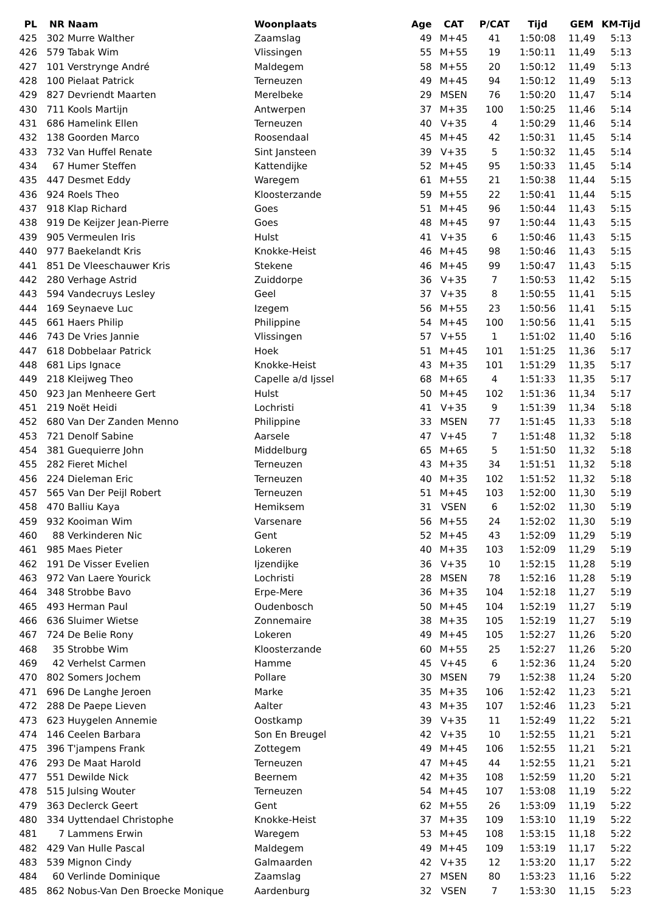| PL | NR | Naam | Woonplaats | Age | CAT | P/CAT | Tijd | GEM | KM-Tijd |
| --- | --- | --- | --- | --- | --- | --- | --- | --- | --- |
| 425 | 302 | Murre Walther | Zaamslag | 49 | M+45 | 41 | 1:50:08 | 11,49 | 5:13 |
| 426 | 579 | Tabak Wim | Vlissingen | 55 | M+55 | 19 | 1:50:11 | 11,49 | 5:13 |
| 427 | 101 | Verstrynge André | Maldegem | 58 | M+55 | 20 | 1:50:12 | 11,49 | 5:13 |
| 428 | 100 | Pielaat Patrick | Terneuzen | 49 | M+45 | 94 | 1:50:12 | 11,49 | 5:13 |
| 429 | 827 | Devriendt Maarten | Merelbeke | 29 | MSEN | 76 | 1:50:20 | 11,47 | 5:14 |
| 430 | 711 | Kools Martijn | Antwerpen | 37 | M+35 | 100 | 1:50:25 | 11,46 | 5:14 |
| 431 | 686 | Hamelink Ellen | Terneuzen | 40 | V+35 | 4 | 1:50:29 | 11,46 | 5:14 |
| 432 | 138 | Goorden Marco | Roosendaal | 45 | M+45 | 42 | 1:50:31 | 11,45 | 5:14 |
| 433 | 732 | Van Huffel Renate | Sint Jansteen | 39 | V+35 | 5 | 1:50:32 | 11,45 | 5:14 |
| 434 | 67 | Humer Steffen | Kattendijke | 52 | M+45 | 95 | 1:50:33 | 11,45 | 5:14 |
| 435 | 447 | Desmet Eddy | Waregem | 61 | M+55 | 21 | 1:50:38 | 11,44 | 5:15 |
| 436 | 924 | Roels Theo | Kloosterzande | 59 | M+55 | 22 | 1:50:41 | 11,44 | 5:15 |
| 437 | 918 | Klap Richard | Goes | 51 | M+45 | 96 | 1:50:44 | 11,43 | 5:15 |
| 438 | 919 | De Keijzer Jean-Pierre | Goes | 48 | M+45 | 97 | 1:50:44 | 11,43 | 5:15 |
| 439 | 905 | Vermeulen Iris | Hulst | 41 | V+35 | 6 | 1:50:46 | 11,43 | 5:15 |
| 440 | 977 | Baekelandt Kris | Knokke-Heist | 46 | M+45 | 98 | 1:50:46 | 11,43 | 5:15 |
| 441 | 851 | De Vleeschauwer Kris | Stekene | 46 | M+45 | 99 | 1:50:47 | 11,43 | 5:15 |
| 442 | 280 | Verhage Astrid | Zuiddorpe | 36 | V+35 | 7 | 1:50:53 | 11,42 | 5:15 |
| 443 | 594 | Vandecruys Lesley | Geel | 37 | V+35 | 8 | 1:50:55 | 11,41 | 5:15 |
| 444 | 169 | Seynaeve Luc | Izegem | 56 | M+55 | 23 | 1:50:56 | 11,41 | 5:15 |
| 445 | 661 | Haers Philip | Philippine | 54 | M+45 | 100 | 1:50:56 | 11,41 | 5:15 |
| 446 | 743 | De Vries Jannie | Vlissingen | 57 | V+55 | 1 | 1:51:02 | 11,40 | 5:16 |
| 447 | 618 | Dobbelaar Patrick | Hoek | 51 | M+45 | 101 | 1:51:25 | 11,36 | 5:17 |
| 448 | 681 | Lips Ignace | Knokke-Heist | 43 | M+35 | 101 | 1:51:29 | 11,35 | 5:17 |
| 449 | 218 | Kleijweg Theo | Capelle a/d Ijssel | 68 | M+65 | 4 | 1:51:33 | 11,35 | 5:17 |
| 450 | 923 | Jan Menheere Gert | Hulst | 50 | M+45 | 102 | 1:51:36 | 11,34 | 5:17 |
| 451 | 219 | Noët Heidi | Lochristi | 41 | V+35 | 9 | 1:51:39 | 11,34 | 5:18 |
| 452 | 680 | Van Der Zanden Menno | Philippine | 33 | MSEN | 77 | 1:51:45 | 11,33 | 5:18 |
| 453 | 721 | Denolf Sabine | Aarsele | 47 | V+45 | 7 | 1:51:48 | 11,32 | 5:18 |
| 454 | 381 | Guequierre John | Middelburg | 65 | M+65 | 5 | 1:51:50 | 11,32 | 5:18 |
| 455 | 282 | Fieret Michel | Terneuzen | 43 | M+35 | 34 | 1:51:51 | 11,32 | 5:18 |
| 456 | 224 | Dieleman Eric | Terneuzen | 40 | M+35 | 102 | 1:51:52 | 11,32 | 5:18 |
| 457 | 565 | Van Der Peijl Robert | Terneuzen | 51 | M+45 | 103 | 1:52:00 | 11,30 | 5:19 |
| 458 | 470 | Balliu Kaya | Hemiksem | 31 | VSEN | 6 | 1:52:02 | 11,30 | 5:19 |
| 459 | 932 | Kooiman Wim | Varsenare | 56 | M+55 | 24 | 1:52:02 | 11,30 | 5:19 |
| 460 | 88 | Verkinderen Nic | Gent | 52 | M+45 | 43 | 1:52:09 | 11,29 | 5:19 |
| 461 | 985 | Maes Pieter | Lokeren | 40 | M+35 | 103 | 1:52:09 | 11,29 | 5:19 |
| 462 | 191 | De Visser Evelien | Ijzendijke | 36 | V+35 | 10 | 1:52:15 | 11,28 | 5:19 |
| 463 | 972 | Van Laere Yourick | Lochristi | 28 | MSEN | 78 | 1:52:16 | 11,28 | 5:19 |
| 464 | 348 | Strobbe Bavo | Erpe-Mere | 36 | M+35 | 104 | 1:52:18 | 11,27 | 5:19 |
| 465 | 493 | Herman Paul | Oudenbosch | 50 | M+45 | 104 | 1:52:19 | 11,27 | 5:19 |
| 466 | 636 | Sluimer Wietse | Zonnemaire | 38 | M+35 | 105 | 1:52:19 | 11,27 | 5:19 |
| 467 | 724 | De Belie Rony | Lokeren | 49 | M+45 | 105 | 1:52:27 | 11,26 | 5:20 |
| 468 | 35 | Strobbe Wim | Kloosterzande | 60 | M+55 | 25 | 1:52:27 | 11,26 | 5:20 |
| 469 | 42 | Verhelst Carmen | Hamme | 45 | V+45 | 6 | 1:52:36 | 11,24 | 5:20 |
| 470 | 802 | Somers Jochem | Pollare | 30 | MSEN | 79 | 1:52:38 | 11,24 | 5:20 |
| 471 | 696 | De Langhe Jeroen | Marke | 35 | M+35 | 106 | 1:52:42 | 11,23 | 5:21 |
| 472 | 288 | De Paepe Lieven | Aalter | 43 | M+35 | 107 | 1:52:46 | 11,23 | 5:21 |
| 473 | 623 | Huygelen Annemie | Oostkamp | 39 | V+35 | 11 | 1:52:49 | 11,22 | 5:21 |
| 474 | 146 | Ceelen Barbara | Son En Breugel | 42 | V+35 | 10 | 1:52:55 | 11,21 | 5:21 |
| 475 | 396 | T'jampens Frank | Zottegem | 49 | M+45 | 106 | 1:52:55 | 11,21 | 5:21 |
| 476 | 293 | De Maat Harold | Terneuzen | 47 | M+45 | 44 | 1:52:55 | 11,21 | 5:21 |
| 477 | 551 | Dewilde Nick | Beernem | 42 | M+35 | 108 | 1:52:59 | 11,20 | 5:21 |
| 478 | 515 | Julsing Wouter | Terneuzen | 54 | M+45 | 107 | 1:53:08 | 11,19 | 5:22 |
| 479 | 363 | Declerck Geert | Gent | 62 | M+55 | 26 | 1:53:09 | 11,19 | 5:22 |
| 480 | 334 | Uyttendael Christophe | Knokke-Heist | 37 | M+35 | 109 | 1:53:10 | 11,19 | 5:22 |
| 481 | 7 | Lammens Erwin | Waregem | 53 | M+45 | 108 | 1:53:15 | 11,18 | 5:22 |
| 482 | 429 | Van Hulle Pascal | Maldegem | 49 | M+45 | 109 | 1:53:19 | 11,17 | 5:22 |
| 483 | 539 | Mignon Cindy | Galmaarden | 42 | V+35 | 12 | 1:53:20 | 11,17 | 5:22 |
| 484 | 60 | Verlinde Dominique | Zaamslag | 27 | MSEN | 80 | 1:53:23 | 11,16 | 5:22 |
| 485 | 862 | Nobus-Van Den Broecke Monique | Aardenburg | 32 | VSEN | 7 | 1:53:30 | 11,15 | 5:23 |